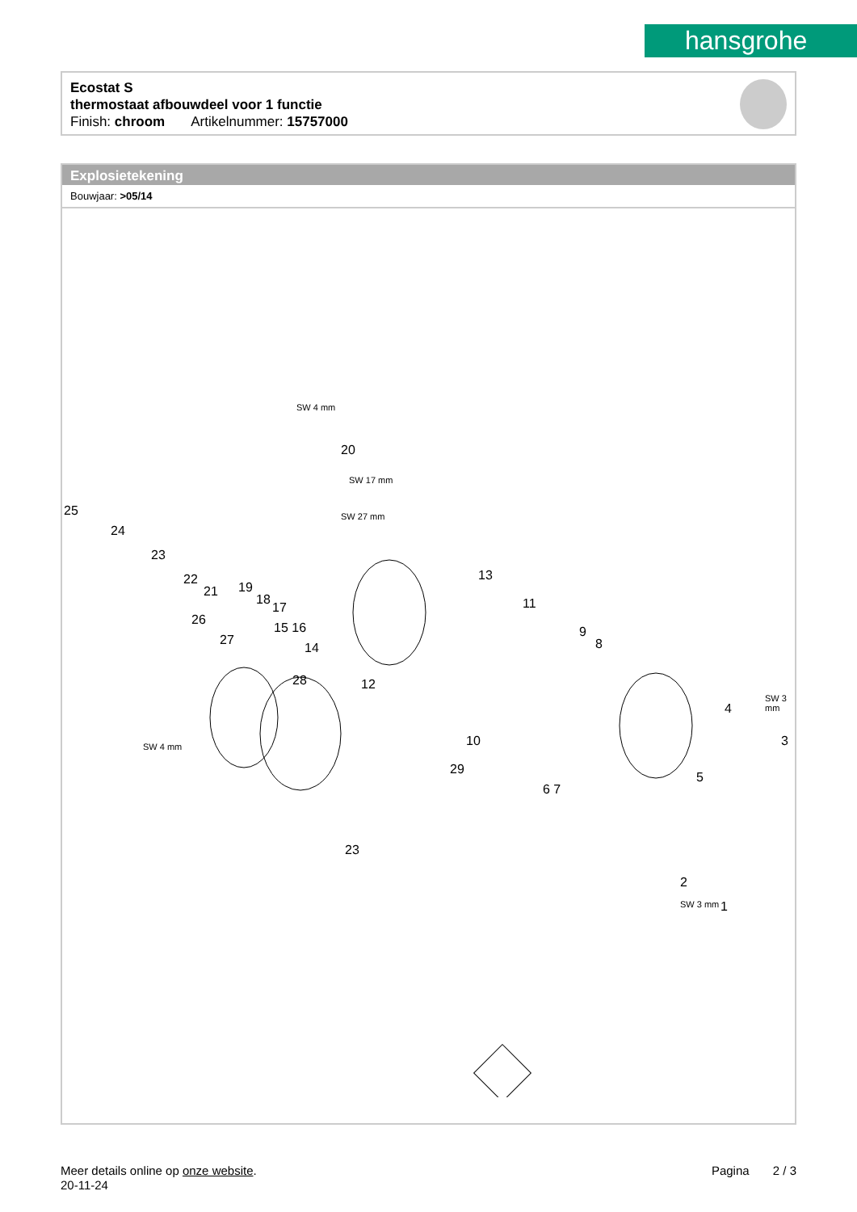hansgrohe
Ecostat S
thermostaat afbouwdeel voor 1 functie
Finish: chroom Artikelnummer: 15757000
Explosietekening
Bouwjaar: >05/14
25
24
23
22
21 19
18
17
15 16
14
20
13
11
9
8
26
27
28 12
10
6 7
29
23
4
3
5
2
1
SW 4 mm
SW 17 mm
SW 27 mm
SW 4 mm
SW 3 mm
SW 3 mm
Meer details online op onze website.
20-11-24
Pagina 2 / 3